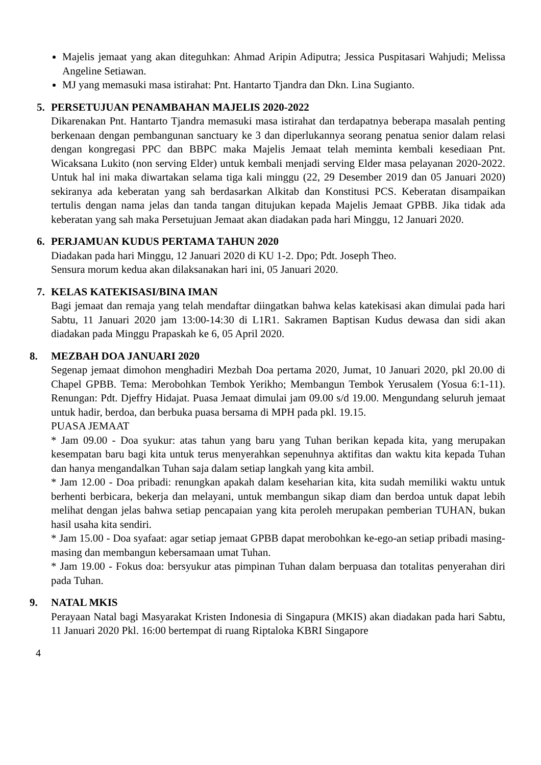Majelis jemaat yang akan diteguhkan: Ahmad Aripin Adiputra; Jessica Puspitasari Wahjudi; Melissa Angeline Setiawan.
MJ yang memasuki masa istirahat: Pnt. Hantarto Tjandra dan Dkn. Lina Sugianto.
5. PERSETUJUAN PENAMBAHAN MAJELIS 2020-2022
Dikarenakan Pnt. Hantarto Tjandra memasuki masa istirahat dan terdapatnya beberapa masalah penting berkenaan dengan pembangunan sanctuary ke 3 dan diperlukannya seorang penatua senior dalam relasi dengan kongregasi PPC dan BBPC maka Majelis Jemaat telah meminta kembali kesediaan Pnt. Wicaksana Lukito (non serving Elder) untuk kembali menjadi serving Elder masa pelayanan 2020-2022. Untuk hal ini maka diwartakan selama tiga kali minggu (22, 29 Desember 2019 dan 05 Januari 2020) sekiranya ada keberatan yang sah berdasarkan Alkitab dan Konstitusi PCS. Keberatan disampaikan tertulis dengan nama jelas dan tanda tangan ditujukan kepada Majelis Jemaat GPBB. Jika tidak ada keberatan yang sah maka Persetujuan Jemaat akan diadakan pada hari Minggu, 12 Januari 2020.
6. PERJAMUAN KUDUS PERTAMA TAHUN 2020
Diadakan pada hari Minggu, 12 Januari 2020 di KU 1-2. Dpo; Pdt. Joseph Theo.
Sensura morum kedua akan dilaksanakan hari ini, 05 Januari 2020.
7. KELAS KATEKISASI/BINA IMAN
Bagi jemaat dan remaja yang telah mendaftar diingatkan bahwa kelas katekisasi akan dimulai pada hari Sabtu, 11 Januari 2020 jam 13:00-14:30 di L1R1. Sakramen Baptisan Kudus dewasa dan sidi akan diadakan pada Minggu Prapaskah ke 6, 05 April 2020.
8. MEZBAH DOA JANUARI 2020
Segenap jemaat dimohon menghadiri Mezbah Doa pertama 2020, Jumat, 10 Januari 2020, pkl 20.00 di Chapel GPBB. Tema: Merobohkan Tembok Yerikho; Membangun Tembok Yerusalem (Yosua 6:1-11). Renungan: Pdt. Djeffry Hidajat. Puasa Jemaat dimulai jam 09.00 s/d 19.00. Mengundang seluruh jemaat untuk hadir, berdoa, dan berbuka puasa bersama di MPH pada pkl. 19.15.
PUASA JEMAAT
* Jam 09.00 - Doa syukur: atas tahun yang baru yang Tuhan berikan kepada kita, yang merupakan kesempatan baru bagi kita untuk terus menyerahkan sepenuhnya aktifitas dan waktu kita kepada Tuhan dan hanya mengandalkan Tuhan saja dalam setiap langkah yang kita ambil.
* Jam 12.00 - Doa pribadi: renungkan apakah dalam keseharian kita, kita sudah memiliki waktu untuk berhenti berbicara, bekerja dan melayani, untuk membangun sikap diam dan berdoa untuk dapat lebih melihat dengan jelas bahwa setiap pencapaian yang kita peroleh merupakan pemberian TUHAN, bukan hasil usaha kita sendiri.
* Jam 15.00 - Doa syafaat: agar setiap jemaat GPBB dapat merobohkan ke-ego-an setiap pribadi masing-masing dan membangun kebersamaan umat Tuhan.
* Jam 19.00 - Fokus doa: bersyukur atas pimpinan Tuhan dalam berpuasa dan totalitas penyerahan diri pada Tuhan.
9. NATAL MKIS
Perayaan Natal bagi Masyarakat Kristen Indonesia di Singapura (MKIS) akan diadakan pada hari Sabtu, 11 Januari 2020 Pkl. 16:00 bertempat di ruang Riptaloka KBRI Singapore
4